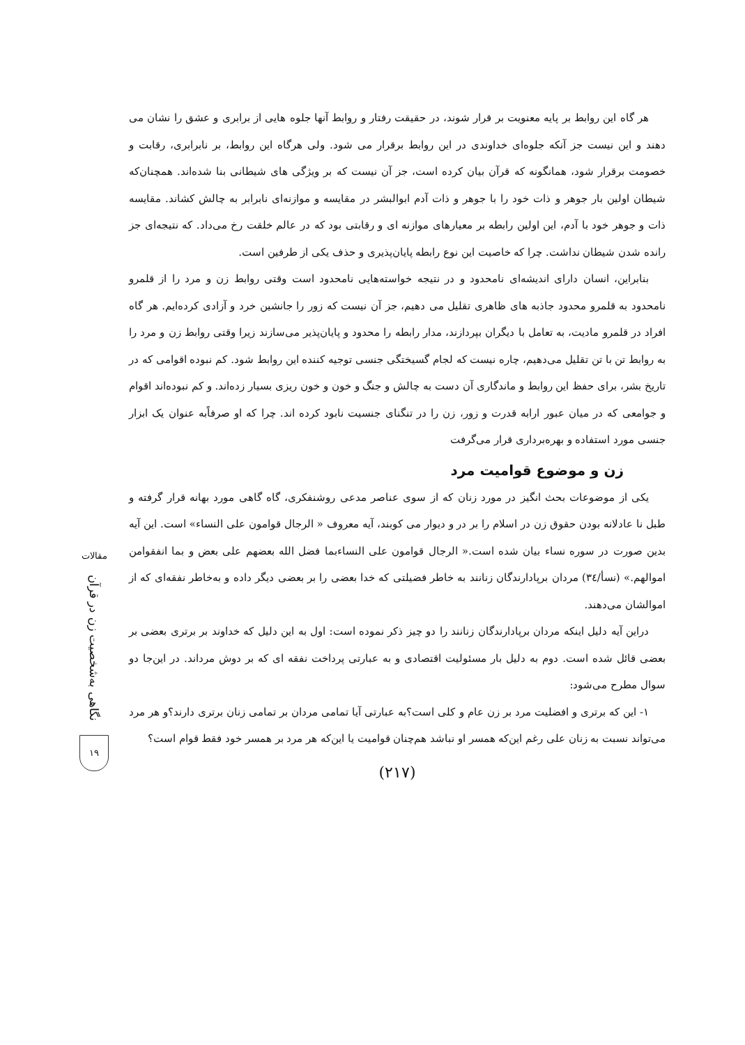هر گاه این روابط بر پایه معنویت بر قرار شوند، در حقیقت رفتار و روابط آنها جلوه هایی از برابری و عشق را نشان می دهند و این نیست جز آنکه جلوه‌ای خداوندی در این روابط برقرار می شود. ولی هرگاه این روابط، بر نابرابری، رقابت و خصومت برقرار شود، همانگونه که قرآن بیان کرده است، جز آن نیست که بر ویژگی های شیطانی بنا شده‌اند. همچنان‌که شیطان اولین بار جوهر و ذات خود را با جوهر و ذات آدم ابوالبشر در مقایسه و موازنه‌ای نابرابر به چالش کشاند. مقایسه ذات و جوهر خود با آدم، این اولین رابطه بر معیارهای موازنه ای و رقابتی بود که در عالم خلقت رخ می‌داد. که نتیجه‌ای جز رانده شدن شیطان نداشت. چرا که خاصیت این نوع رابطه پایان‌پذیری و حذف یکی از طرفین است.
بنابراین، انسان دارای اندیشه‌ای نامحدود و در نتیجه خواسته‌هایی نامحدود است وقتی روابط زن و مرد را از قلمرو نامحدود به قلمرو محدود جاذبه های ظاهری تقلیل می دهیم، جز آن نیست که زور را جانشین خرد و آزادی کرده‌ایم. هر گاه افراد در قلمرو مادیت، به تعامل با دیگران بپردازند، مدار رابطه را محدود و پایان‌پذیر می‌سازند زیرا وقتی روابط زن و مرد را به روابط تن با تن تقلیل می‌دهیم، چاره نیست که لجام گسیختگی جنسی توجیه کننده این روابط شود. کم نبوده اقوامی که در تاریخ بشر، برای حفظ این روابط و ماندگاری آن دست به چالش و جنگ و خون و خون ریزی بسیار زده‌اند. و کم نبوده‌اند اقوام و جوامعی که در میان عبور ارابه قدرت و زور، زن را در تنگنای جنسیت نابود کرده اند. چرا که او صرفاًبه عنوان یک ابزار جنسی مورد استفاده و بهره‌برداری قرار می‌گرفت
زن و موضوع قوامیت مرد
یکی از موضوعات بحث انگیز در مورد زنان که از سوی عناصر مدعی روشنفکری، گاه گاهی مورد بهانه قرار گرفته و طبل نا عادلانه بودن حقوق زن در اسلام را بر در و دیوار می کوبند، آیه معروف « الرجال قوامون علی النساء» است. این آیه بدین صورت در سوره نساء بیان شده است.« الرجال قوامون علی النساءبما فضل الله بعضهم علی بعض و بما انفقوامن اموالهم.» (نسأ/۳٤) مردان برپادارندگان زنانند به خاطر فضیلتی که خدا بعضی را بر بعضی دیگر داده و به‌خاطر نفقه‌ای که از اموالشان می‌دهند.
دراین آیه دلیل اینکه مردان برپادارندگان زنانند را دو چیز ذکر نموده است: اول به این دلیل که خداوند بر برتری بعضی بر بعضی قائل شده است. دوم به دلیل بار مسئولیت اقتصادی و به عبارتی پرداخت نفقه ای که بر دوش مرداند. در این‌جا دو سوال مطرح می‌شود:
۱- این که برتری و افضلیت مرد بر زن عام و کلی است؟به عبارتی آیا تمامی مردان بر تمامی زنان برتری دارند؟و هر مرد می‌تواند نسبت به زنان علی رغم این‌که همسر او نباشد هم‌چنان قوامیت یا این‌که هر مرد بر همسر خود فقط قوام است؟
(۲۱۷)
مقالات
نگاهی به‌شخصیت زن در قرآن
۱۹